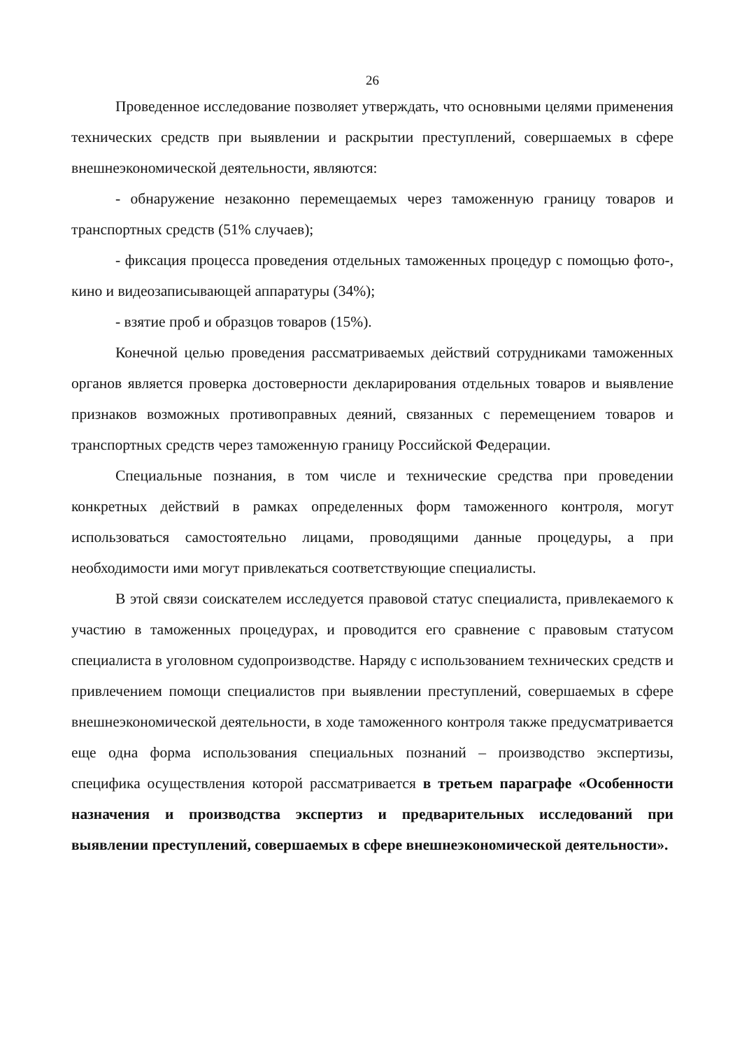26
Проведенное исследование позволяет утверждать, что основными целями применения технических средств при выявлении и раскрытии преступлений, совершаемых в сфере внешнеэкономической деятельности, являются:
- обнаружение незаконно перемещаемых через таможенную границу товаров и транспортных средств (51% случаев);
- фиксация процесса проведения отдельных таможенных процедур с помощью фото-, кино и видеозаписывающей аппаратуры (34%);
- взятие проб и образцов товаров (15%).
Конечной целью проведения рассматриваемых действий сотрудниками таможенных органов является проверка достоверности декларирования отдельных товаров и выявление признаков возможных противоправных деяний, связанных с перемещением товаров и транспортных средств через таможенную границу Российской Федерации.
Специальные познания, в том числе и технические средства при проведении конкретных действий в рамках определенных форм таможенного контроля, могут использоваться самостоятельно лицами, проводящими данные процедуры, а при необходимости ими могут привлекаться соответствующие специалисты.
В этой связи соискателем исследуется правовой статус специалиста, привлекаемого к участию в таможенных процедурах, и проводится его сравнение с правовым статусом специалиста в уголовном судопроизводстве. Наряду с использованием технических средств и привлечением помощи специалистов при выявлении преступлений, совершаемых в сфере внешнеэкономической деятельности, в ходе таможенного контроля также предусматривается еще одна форма использования специальных познаний – производство экспертизы, специфика осуществления которой рассматривается в третьем параграфе «Особенности назначения и производства экспертиз и предварительных исследований при выявлении преступлений, совершаемых в сфере внешнеэкономической деятельности».